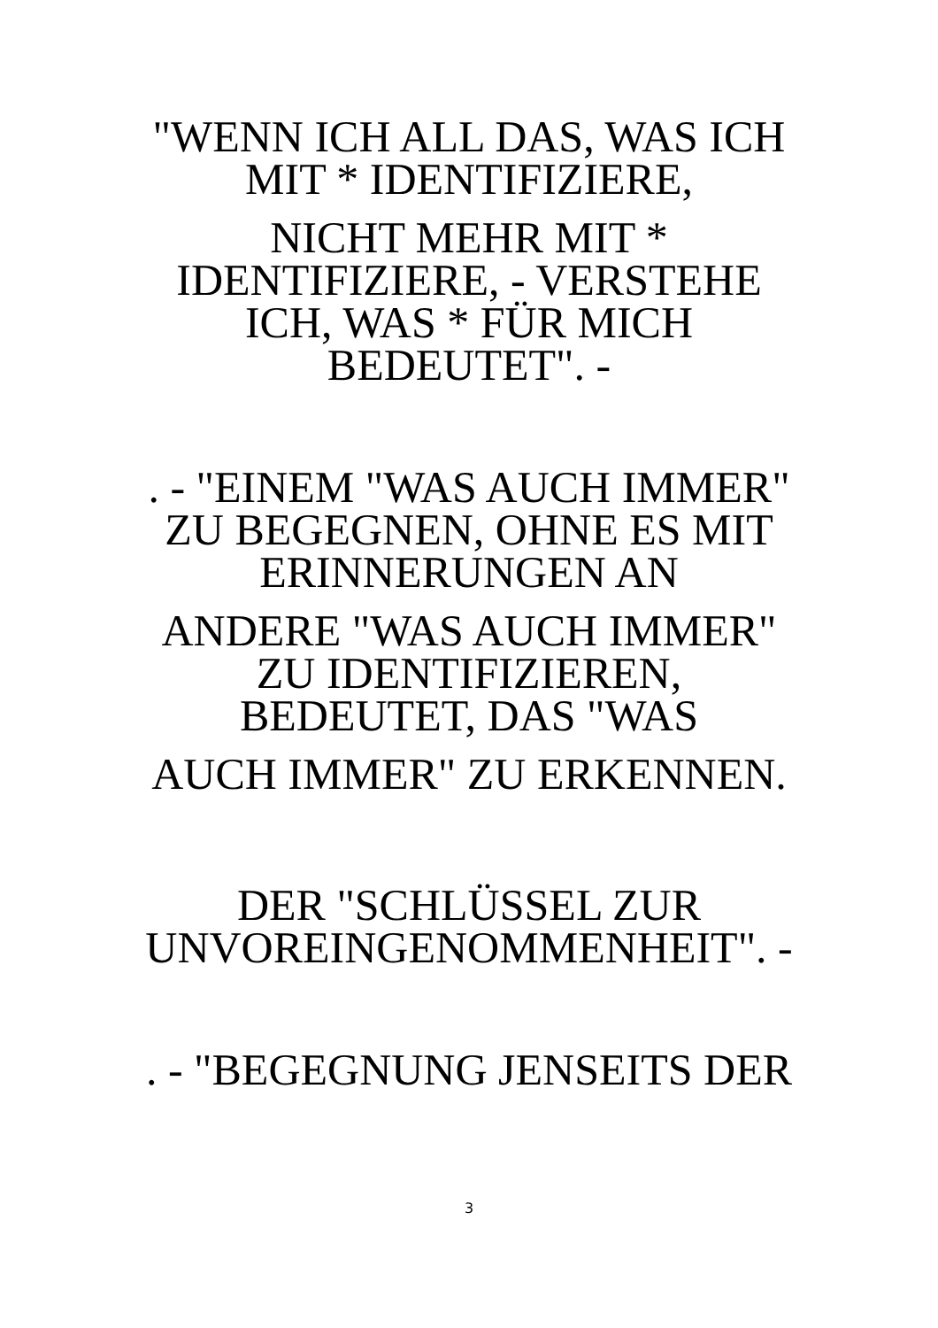"WENN ICH ALL DAS, WAS ICH MIT * IDENTIFIZIERE,
NICHT MEHR MIT * IDENTIFIZIERE, - VERSTEHE ICH, WAS * FÜR MICH BEDEUTET". -
. - "EINEM "WAS AUCH IMMER" ZU BEGEGNEN, OHNE ES MIT ERINNERUNGEN AN
ANDERE "WAS AUCH IMMER" ZU IDENTIFIZIEREN, BEDEUTET, DAS "WAS
AUCH IMMER" ZU ERKENNEN.
DER "SCHLÜSSEL ZUR UNVOREINGENOMMENHEIT". -
. - "BEGEGNUNG JENSEITS DER
3